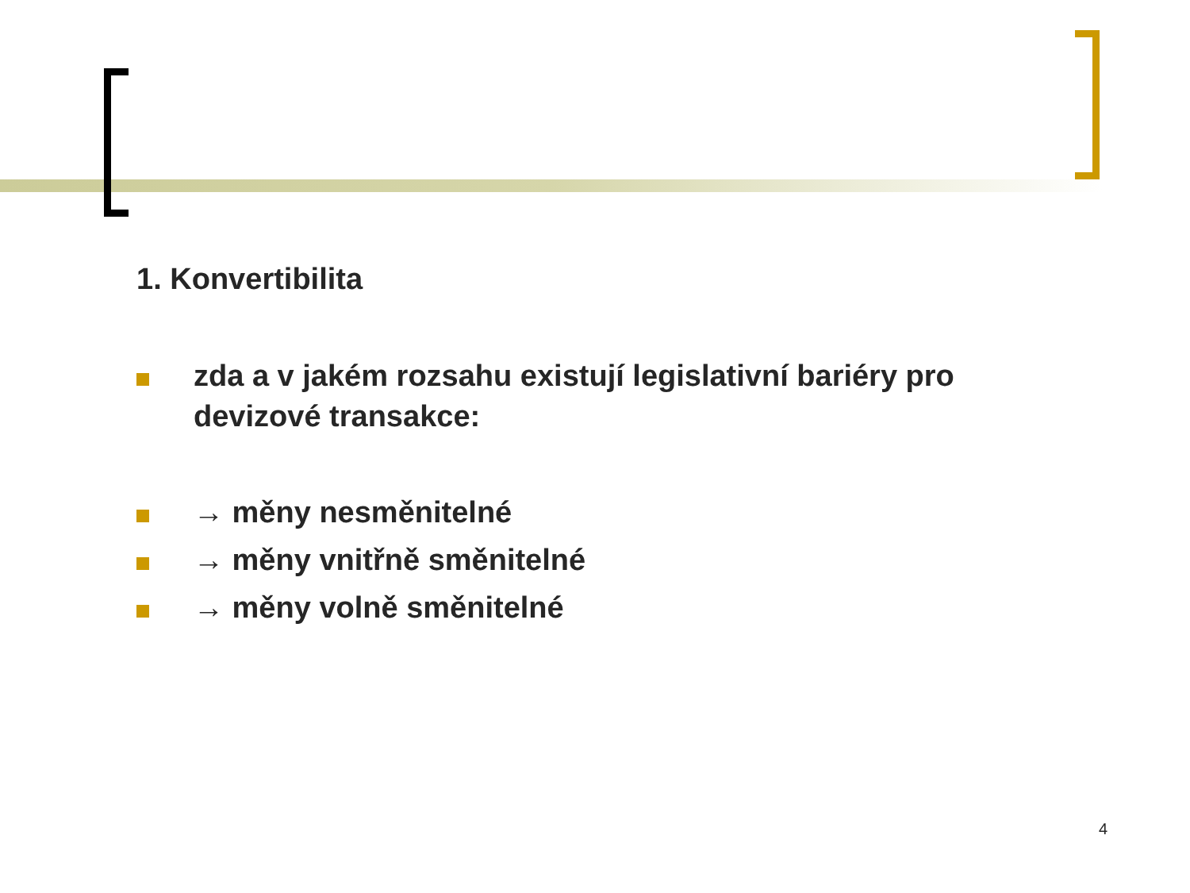1. Konvertibilita
zda a v jakém rozsahu existují legislativní bariéry pro devizové transakce:
→ měny nesměnitelné
→ měny vnitřně směnitelné
→ měny volně směnitelné
4